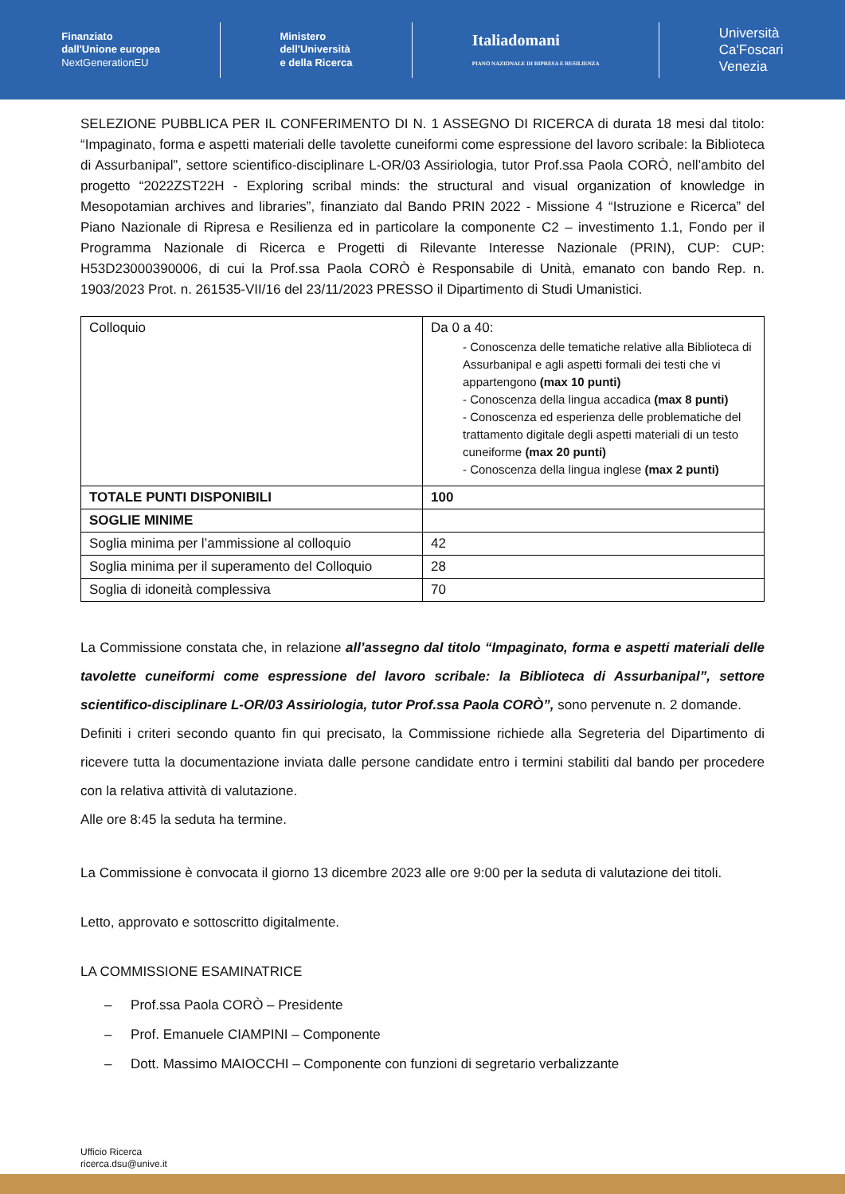Finanziato
dall'Unione europea
NextGenerationEU
Ministero
dell'Università
e della Ricerca
Italiadomani
PIANO NAZIONALE DI RIPRESA E RESILIENZA
Università
Ca'Foscari
Venezia
SELEZIONE PUBBLICA PER IL CONFERIMENTO DI N. 1 ASSEGNO DI RICERCA di durata 18 mesi dal titolo: “Impaginato, forma e aspetti materiali delle tavolette cuneiformi come espressione del lavoro scribale: la Biblioteca di Assurbanipal”, settore scientifico-disciplinare L-OR/03 Assiriologia, tutor Prof.ssa Paola CORÒ, nell’ambito del progetto “2022ZST22H - Exploring scribal minds: the structural and visual organization of knowledge in Mesopotamian archives and libraries”, finanziato dal Bando PRIN 2022 - Missione 4 “Istruzione e Ricerca” del Piano Nazionale di Ripresa e Resilienza ed in particolare la componente C2 – investimento 1.1, Fondo per il Programma Nazionale di Ricerca e Progetti di Rilevante Interesse Nazionale (PRIN), CUP: CUP: H53D23000390006, di cui la Prof.ssa Paola CORÒ è Responsabile di Unità, emanato con bando Rep. n. 1903/2023 Prot. n. 261535-VII/16 del 23/11/2023 PRESSO il Dipartimento di Studi Umanistici.
| Colloquio | Da 0 a 40: - Conoscenza delle tematiche relative alla Biblioteca di Assurbanipal e agli aspetti formali dei testi che vi appartengono (max 10 punti) - Conoscenza della lingua accadica (max 8 punti) - Conoscenza ed esperienza delle problematiche del trattamento digitale degli aspetti materiali di un testo cuneiforme (max 20 punti) - Conoscenza della lingua inglese (max 2 punti) |
| TOTALE PUNTI DISPONIBILI | 100 |
| SOGLIE MINIME | |
| Soglia minima per l’ammissione al colloquio | 42 |
| Soglia minima per il superamento del Colloquio | 28 |
| Soglia di idoneità complessiva | 70 |
La Commissione constata che, in relazione all’assegno dal titolo “Impaginato, forma e aspetti materiali delle tavolette cuneiformi come espressione del lavoro scribale: la Biblioteca di Assurbanipal”, settore scientifico-disciplinare L-OR/03 Assiriologia, tutor Prof.ssa Paola CORÒ”, sono pervenute n. 2 domande.
Definiti i criteri secondo quanto fin qui precisato, la Commissione richiede alla Segreteria del Dipartimento di ricevere tutta la documentazione inviata dalle persone candidate entro i termini stabiliti dal bando per procedere con la relativa attività di valutazione.
Alle ore 8:45 la seduta ha termine.
La Commissione è convocata il giorno 13 dicembre 2023 alle ore 9:00 per la seduta di valutazione dei titoli.
Letto, approvato e sottoscritto digitalmente.
LA COMMISSIONE ESAMINATRICE
– Prof.ssa Paola CORÒ – Presidente
– Prof. Emanuele CIAMPINI – Componente
– Dott. Massimo MAIOCCHI – Componente con funzioni di segretario verbalizzante
Ufficio Ricerca
ricerca.dsu@unive.it